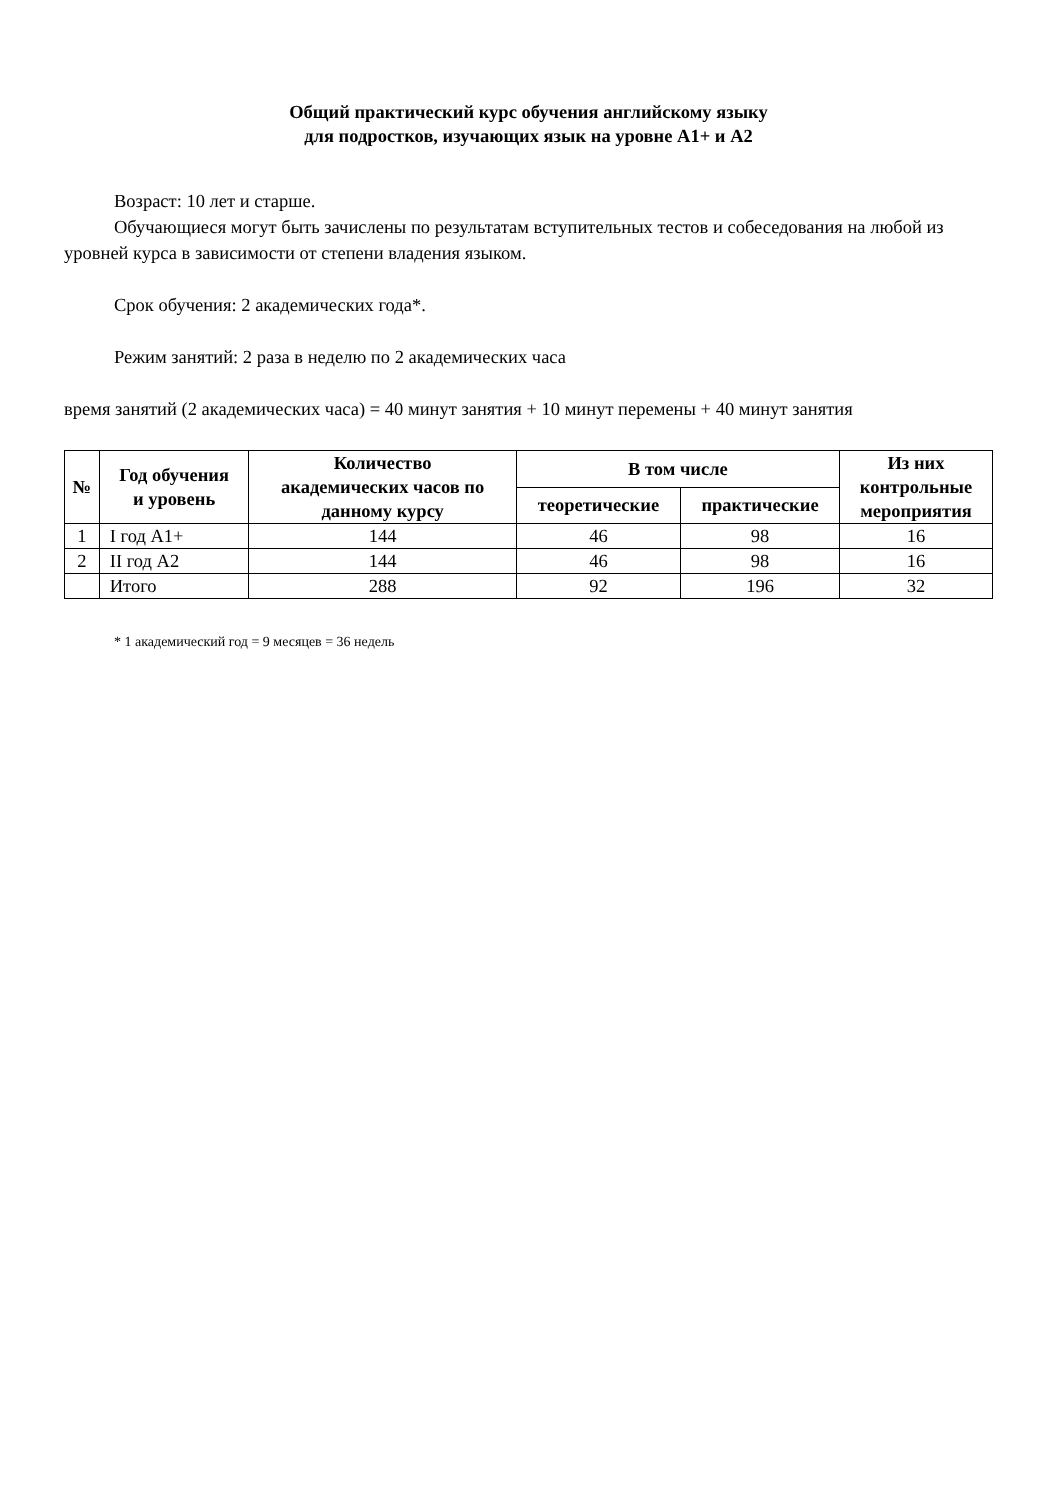Общий практический курс обучения английскому языку
для подростков, изучающих язык на уровне А1+ и А2
Возраст: 10 лет и старше.
Обучающиеся могут быть зачислены по результатам вступительных тестов и собеседования на любой из уровней курса в зависимости от степени владения языком.
Срок обучения: 2 академических года*.
Режим занятий: 2 раза в неделю по 2 академических часа
время занятий (2 академических часа) = 40 минут занятия + 10 минут перемены + 40 минут занятия
| № | Год обучения и уровень | Количество академических часов по данному курсу | В том числе | | Из них контрольные мероприятия |
| --- | --- | --- | --- | --- | --- |
| | | | теоретические | практические | |
| 1 | I год А1+ | 144 | 46 | 98 | 16 |
| 2 | II год А2 | 144 | 46 | 98 | 16 |
| | Итого | 288 | 92 | 196 | 32 |
* 1 академический год = 9 месяцев = 36 недель